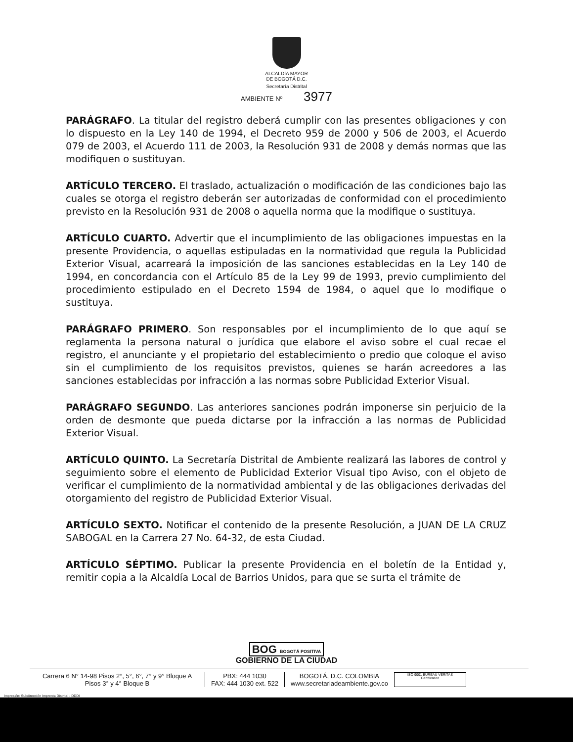ALCALDÍA MAYOR
DE BOGOTÁ D.C.
Secretaría Distrital
AMBIENTE Nº 3977
PARÁGRAFO. La titular del registro deberá cumplir con las presentes obligaciones y con lo dispuesto en la Ley 140 de 1994, el Decreto 959 de 2000 y 506 de 2003, el Acuerdo 079 de 2003, el Acuerdo 111 de 2003, la Resolución 931 de 2008 y demás normas que las modifiquen o sustituyan.
ARTÍCULO TERCERO. El traslado, actualización o modificación de las condiciones bajo las cuales se otorga el registro deberán ser autorizadas de conformidad con el procedimiento previsto en la Resolución 931 de 2008 o aquella norma que la modifique o sustituya.
ARTÍCULO CUARTO. Advertir que el incumplimiento de las obligaciones impuestas en la presente Providencia, o aquellas estipuladas en la normatividad que regula la Publicidad Exterior Visual, acarreará la imposición de las sanciones establecidas en la Ley 140 de 1994, en concordancia con el Artículo 85 de la Ley 99 de 1993, previo cumplimiento del procedimiento estipulado en el Decreto 1594 de 1984, o aquel que lo modifique o sustituya.
PARÁGRAFO PRIMERO. Son responsables por el incumplimiento de lo que aquí se reglamenta la persona natural o jurídica que elabore el aviso sobre el cual recae el registro, el anunciante y el propietario del establecimiento o predio que coloque el aviso sin el cumplimiento de los requisitos previstos, quienes se harán acreedores a las sanciones establecidas por infracción a las normas sobre Publicidad Exterior Visual.
PARÁGRAFO SEGUNDO. Las anteriores sanciones podrán imponerse sin perjuicio de la orden de desmonte que pueda dictarse por la infracción a las normas de Publicidad Exterior Visual.
ARTÍCULO QUINTO. La Secretaría Distrital de Ambiente realizará las labores de control y seguimiento sobre el elemento de Publicidad Exterior Visual tipo Aviso, con el objeto de verificar el cumplimiento de la normatividad ambiental y de las obligaciones derivadas del otorgamiento del registro de Publicidad Exterior Visual.
ARTÍCULO SEXTO. Notificar el contenido de la presente Resolución, a JUAN DE LA CRUZ SABOGAL en la Carrera 27 No. 64-32, de esta Ciudad.
ARTÍCULO SÉPTIMO. Publicar la presente Providencia en el boletín de la Entidad y, remitir copia a la Alcaldía Local de Barrios Unidos, para que se surta el trámite de
BOG BOGOTÁ POSITIVA
GOBIERNO DE LA CIUDAD
Carrera 6 N° 14-98 Pisos 2°, 5°, 6°, 7° y 9° Bloque A
Pisos 3° y 4° Bloque B
PBX: 444 1030
FAX: 444 1030 ext. 522
BOGOTÁ, D.C. COLOMBIA
www.secretariadeambiente.gov.co
ISO 9001 BUREAU VERITAS Certification
Impresión: Subdirección Imprenta Distrital - DDDI